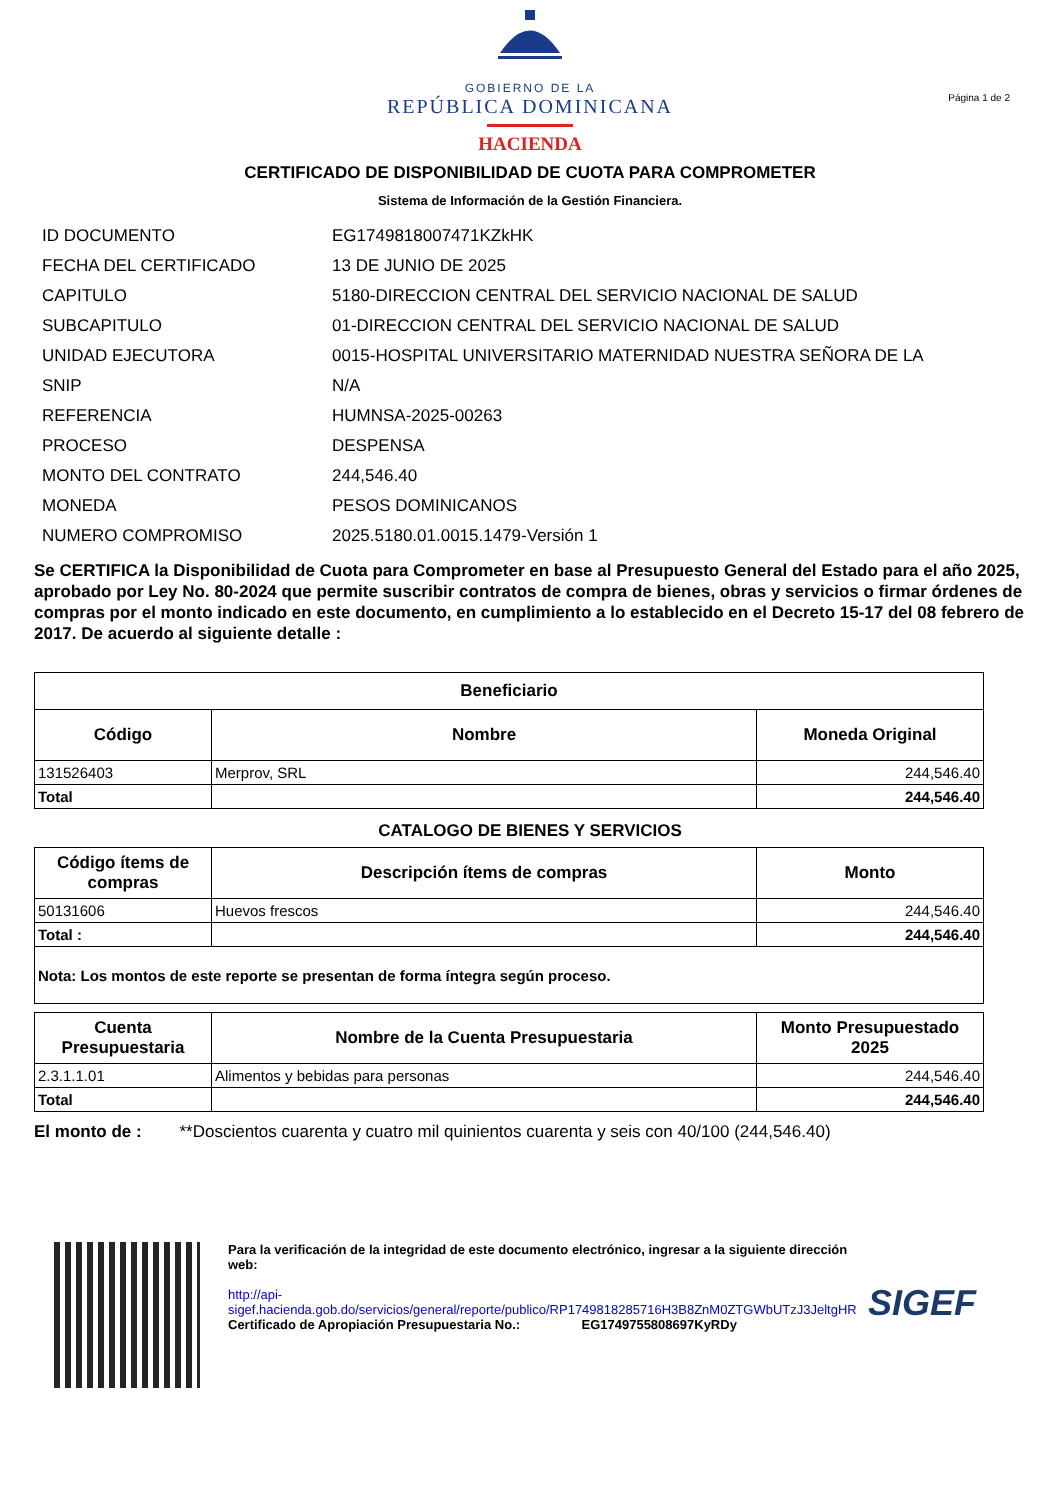GOBIERNO DE LA
REPÚBLICA DOMINICANA
HACIENDA
Página 1 de 2
CERTIFICADO DE DISPONIBILIDAD DE CUOTA PARA COMPROMETER
Sistema de Información de la Gestión Financiera.
| ID DOCUMENTO | EG1749818007471KZkHK |
| FECHA DEL CERTIFICADO | 13 DE JUNIO DE 2025 |
| CAPITULO | 5180-DIRECCION CENTRAL DEL SERVICIO NACIONAL DE SALUD |
| SUBCAPITULO | 01-DIRECCION CENTRAL DEL SERVICIO NACIONAL DE SALUD |
| UNIDAD EJECUTORA | 0015-HOSPITAL UNIVERSITARIO MATERNIDAD NUESTRA SEÑORA DE LA |
| SNIP | N/A |
| REFERENCIA | HUMNSA-2025-00263 |
| PROCESO | DESPENSA |
| MONTO DEL CONTRATO | 244,546.40 |
| MONEDA | PESOS DOMINICANOS |
| NUMERO COMPROMISO | 2025.5180.01.0015.1479-Versión 1 |
Se CERTIFICA la Disponibilidad de Cuota para Comprometer en base al Presupuesto General del Estado para el año 2025, aprobado por Ley No. 80-2024 que permite suscribir contratos de compra de bienes, obras y servicios o firmar órdenes de compras por el monto indicado en este documento, en cumplimiento a lo establecido en el Decreto 15-17 del 08 febrero de 2017. De acuerdo al siguiente detalle :
| Beneficiario | | |
| --- | --- | --- |
| Código | Nombre | Moneda Original |
| 131526403 | Merprov, SRL | 244,546.40 |
| Total | | 244,546.40 |
CATALOGO DE BIENES Y SERVICIOS
| Código ítems de compras | Descripción ítems de compras | Monto |
| --- | --- | --- |
| 50131606 | Huevos frescos | 244,546.40 |
| Total : | | 244,546.40 |
| Nota: Los montos de este reporte se presentan de forma íntegra según proceso. | | |
| Cuenta Presupuestaria | Nombre de la Cuenta Presupuestaria | Monto Presupuestado 2025 |
| --- | --- | --- |
| 2.3.1.1.01 | Alimentos y bebidas para personas | 244,546.40 |
| Total | | 244,546.40 |
El monto de : **Doscientos cuarenta y cuatro mil quinientos cuarenta y seis con 40/100 (244,546.40)
Para la verificación de la integridad de este documento electrónico, ingresar a la siguiente dirección web:
http://api-sigef.hacienda.gob.do/servicios/general/reporte/publico/RP1749818285716H3B8ZnM0ZTGWbUTzJ3JeltgHR
Certificado de Apropiación Presupuestaria No.: EG1749755808697KyRDy
SIGEF